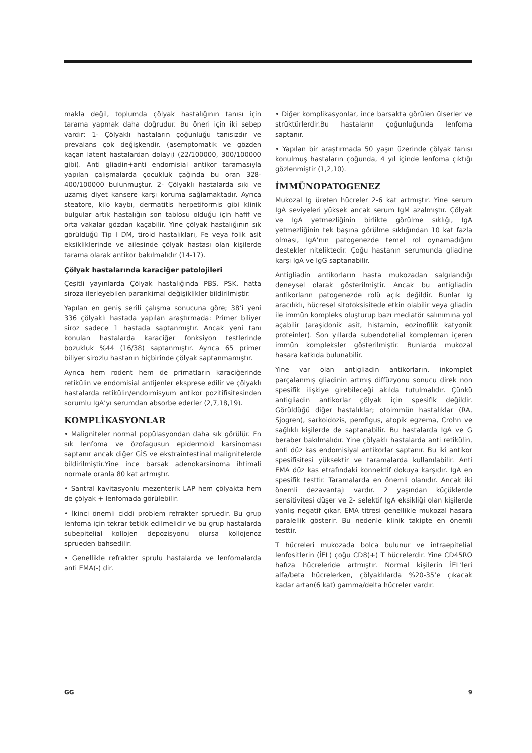makla değil, toplumda çölyak hastalığının tanısı için tarama yapmak daha doğrudur. Bu öneri için iki sebep vardır: 1- Çölyaklı hastaların çoğunluğu tanısızdır ve prevalans çok değişkendir. (asemptomatik ve gözden kaçan latent hastalardan dolayı) (22/100000, 300/100000 gibi). Anti gliadin+anti endomisial antikor taramasıyla yapılan çalışmalarda çocukluk çağında bu oran 328-400/100000 bulunmuştur. 2- Çölyaklı hastalarda sıkı ve uzamış diyet kansere karşı koruma sağlamaktadır. Ayrıca steatore, kilo kaybı, dermatitis herpetiformis gibi klinik bulgular artık hastalığın son tablosu olduğu için hafif ve orta vakalar gözdan kaçabilir. Yine çölyak hastalığının sık görüldüğü Tip I DM, tiroid hastalıkları, Fe veya folik asit eksikliklerinde ve ailesinde çölyak hastası olan kişilerde tarama olarak antikor bakılmalıdır (14-17).
Çölyak hastalarında karaciğer patolojileri
Çeşitli yayınlarda Çölyak hastalığında PBS, PSK, hatta siroza ilerleyebilen parankimal değişiklikler bildirilmiştir.
Yapılan en geniş serili çalışma sonucuna göre; 38’i yeni 336 çölyaklı hastada yapılan araştırmada: Primer biliyer siroz sadece 1 hastada saptanmıştır. Ancak yeni tanı konulan hastalarda karaciğer fonksiyon testlerinde bozukluk %44 (16/38) saptanmıştır. Ayrıca 65 primer biliyer sirozlu hastanın hiçbirinde çölyak saptanmamıştır.
Ayrıca hem rodent hem de primatların karaciğerinde retikülin ve endomisial antijenler eksprese edilir ve çölyaklı hastalarda retikülin/endoımisyum antikor pozitifisitesinden sorumlu IgA’yı serumdan absorbe ederler (2,7,18,19).
KOMPLİKASYONLAR
• Maligniteler normal popülasyondan daha sık görülür. En sık lenfoma ve özofagusun epidermoid karsinoması saptanır ancak diğer GİS ve ekstraintestinal malignitelerde bildirilmiştir.Yine ince barsak adenokarsinoma ihtimali normale oranla 80 kat artmıştır.
• Santral kavitasyonlu mezenterik LAP hem çölyakta hem de çölyak + lenfomada görülebilir.
• İkinci önemli ciddi problem refrakter spruedir. Bu grup lenfoma için tekrar tetkik edilmelidir ve bu grup hastalarda subepitelial kollojen depozisyonu olursa kollojenoz sprueden bahsedilir.
• Genellikle refrakter sprulu hastalarda ve lenfomalarda anti EMA(-) dir.
• Diğer komplikasyonlar, ince barsakta görülen ülserler ve strüktürlerdir.Bu hastaların çoğunluğunda lenfoma saptanır.
• Yapılan bir araştırmada 50 yaşın üzerinde çölyak tanısı konulmuş hastaların çoğunda, 4 yıl içinde lenfoma çıktığı gözlenmiştir (1,2,10).
İMMÜNOPATOGENEZ
Mukozal Ig üreten hücreler 2-6 kat artmıştır. Yine serum IgA seviyeleri yüksek ancak serum IgM azalmıştır. Çölyak ve IgA yetmezliğinin birlikte görülme sıklığı, IgA yetmezliğinin tek başına görülme sıklığından 10 kat fazla olması, IgA’nın patogenezde temel rol oynamadığını destekler niteliktedir. Çoğu hastanın serumunda gliadine karşı IgA ve IgG saptanabilir.
Antigliadin antikorların hasta mukozadan salgılandığı deneysel olarak gösterilmiştir. Ancak bu antigliadin antikorların patogenezde rolü açık değildir. Bunlar Ig aracılıklı, hücresel sitotoksisitede etkin olabilir veya gliadin ile immün kompleks oluşturup bazı mediatör salınımına yol açabilir (araşidonik asit, histamin, eozinofilik katyonik proteinler). Son yıllarda subendotelial kompleman içeren immün kompleksler gösterilmiştir. Bunlarda mukozal hasara katkıda bulunabilir.
Yine var olan antigliadin antikorların, inkomplet parçalanmış gliadinin artmış diffüzyonu sonucu direk non spesifik ilişkiye girebileceği akılda tutulmalıdır. Çünkü antigliadin antikorlar çölyak için spesifik değildir. Görüldüğü diğer hastalıklar; otoimmün hastalıklar (RA, Sjogren), sarkoidozis, pemfigus, atopik egzema, Crohn ve sağlıklı kişilerde de saptanabilir. Bu hastalarda IgA ve G beraber bakılmalıdır. Yine çölyaklı hastalarda anti retikülin, anti düz kas endomisiyal antikorlar saptanır. Bu iki antikor spesifisitesi yüksektir ve taramalarda kullanılabilir. Anti EMA düz kas etrafındaki konnektif dokuya karşıdır. IgA en spesifik testtir. Taramalarda en önemli olanıdır. Ancak iki önemli dezavantajı vardır. 2 yaşından küçüklerde sensitivitesi düşer ve 2- selektif IgA eksikliği olan kişilerde yanlış negatif çıkar. EMA titresi genellikle mukozal hasara paralellik gösterir. Bu nedenle klinik takipte en önemli testtir.
T hücreleri mukozada bolca bulunur ve intraepitelial lenfositlerin (İEL) çoğu CD8(+) T hücrelerdir. Yine CD45RO hafıza hücreleride artmıştır. Normal kişilerin İEL’leri alfa/beta hücrelerken, çölyaklılarda %20-35’e çıkacak kadar artan(6 kat) gamma/delta hücreler vardır.
GG 9